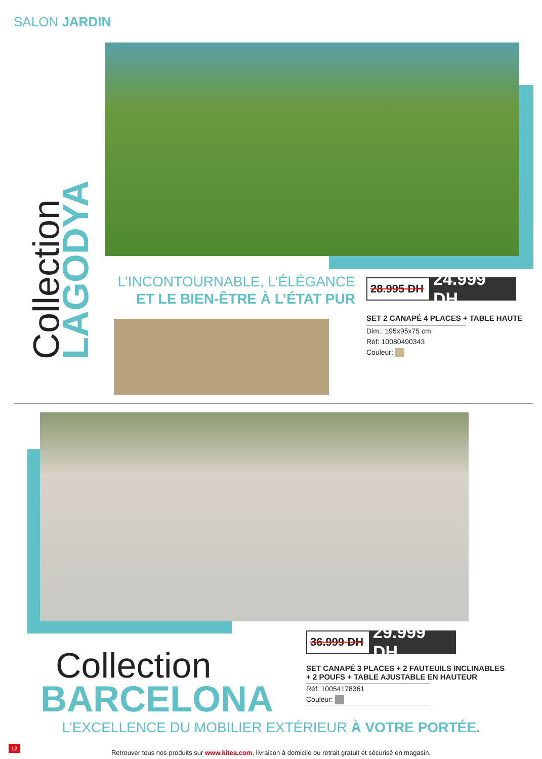SALON JARDIN
Collection LAGODYA
L’INCONTOURNABLE, L’ÉLÉGANCE
ET LE BIEN-ÊTRE À L’ÉTAT PUR
28.995 DH 24.999 DH
SET 2 CANAPÉ 4 PLACES + TABLE HAUTE
Dim.: 195x95x75 cm
Réf: 10080490343
Couleur:
Collection
BARCELONA
36.999 DH 29.999 DH
SET CANAPÉ 3 PLACES + 2 FAUTEUILS INCLINABLES
+ 2 POUFS + TABLE AJUSTABLE EN HAUTEUR
Réf: 10054178361
Couleur:
L’EXCELLENCE DU MOBILIER EXTÉRIEUR À VOTRE PORTÉE.
12
Retrouver tous nos produits sur www.kitea.com, livraison à domicile ou retrait gratuit et sécurisé en magasin.